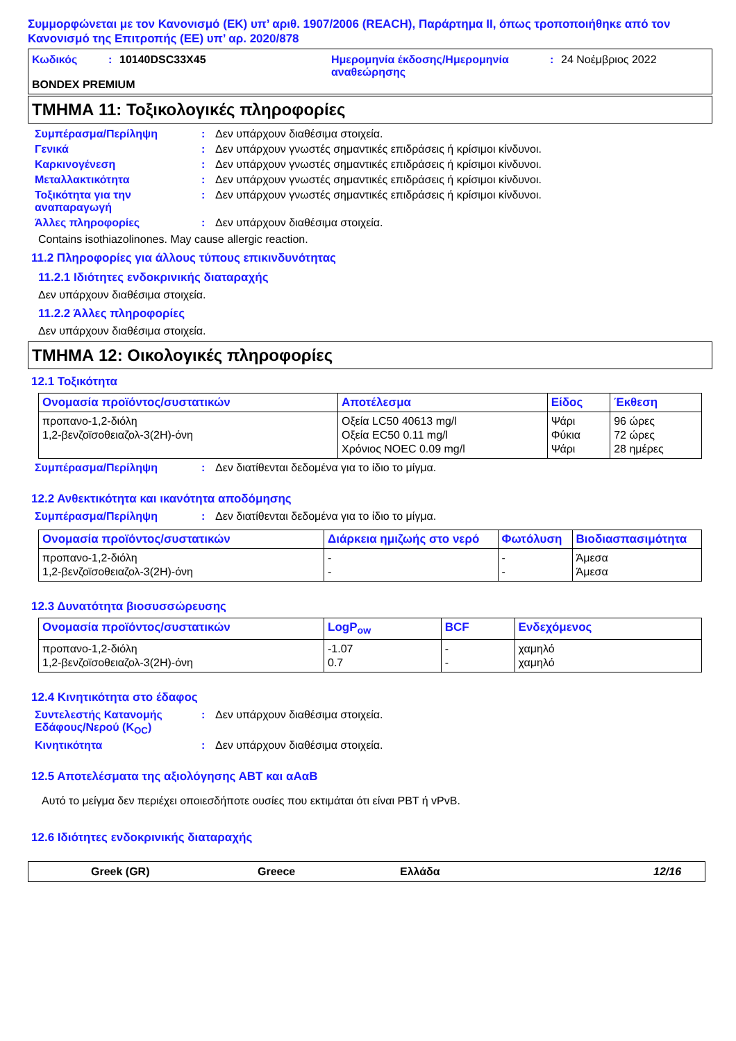Συμμορφώνεται με τον Κανονισμό (ΕΚ) υπ’ αριθ. 1907/2006 (REACH), Παράρτημα II, όπως τροποποιήθηκε από τον Κανονισμό της Επιτροπής (ΕΕ) υπ’ αρ. 2020/878
Κωδικός: 10140DSC33X45 Ημερομηνία έκδοσης/Ημερομηνία αναθεώρησης: 24 Νοέμβριος 2022
BONDEX PREMIUM
ΤΜΗΜΑ 11: Τοξικολογικές πληροφορίες
Συμπέρασμα/Περίληψη: Δεν υπάρχουν διαθέσιμα στοιχεία.
Γενικά: Δεν υπάρχουν γνωστές σημαντικές επιδράσεις ή κρίσιμοι κίνδυνοι.
Καρκινογένεση: Δεν υπάρχουν γνωστές σημαντικές επιδράσεις ή κρίσιμοι κίνδυνοι.
Μεταλλακτικότητα: Δεν υπάρχουν γνωστές σημαντικές επιδράσεις ή κρίσιμοι κίνδυνοι.
Τοξικότητα για την αναπαραγωγή: Δεν υπάρχουν γνωστές σημαντικές επιδράσεις ή κρίσιμοι κίνδυνοι.
Άλλες πληροφορίες: Δεν υπάρχουν διαθέσιμα στοιχεία.
Contains isothiazolinones. May cause allergic reaction.
11.2 Πληροφορίες για άλλους τύπους επικινδυνότητας
11.2.1 Ιδιότητες ενδοκρινικής διαταραχής
Δεν υπάρχουν διαθέσιμα στοιχεία.
11.2.2 Άλλες πληροφορίες
Δεν υπάρχουν διαθέσιμα στοιχεία.
ΤΜΗΜΑ 12: Οικολογικές πληροφορίες
12.1 Τοξικότητα
| Ονομασία προϊόντος/συστατικών | Αποτέλεσμα | Είδος | Έκθεση |
| --- | --- | --- | --- |
| προπανο-1,2-διόλη 1,2-βενζοϊσοθειαζολ-3(2H)-όνη | Οξεία LC50 40613 mg/l Οξεία EC50 0.11 mg/l Χρόνιος NOEC 0.09 mg/l | Ψάρι Φύκια Ψάρι | 96 ώρες 72 ώρες 28 ημέρες |
Συμπέρασμα/Περίληψη: Δεν διατίθενται δεδομένα για το ίδιο το μίγμα.
12.2 Ανθεκτικότητα και ικανότητα αποδόμησης
Συμπέρασμα/Περίληψη: Δεν διατίθενται δεδομένα για το ίδιο το μίγμα.
| Ονομασία προϊόντος/συστατικών | Διάρκεια ημιζωής στο νερό | Φωτόλυση | Βιοδιασπασιμότητα |
| --- | --- | --- | --- |
| προπανο-1,2-διόλη 1,2-βενζοϊσοθειαζολ-3(2H)-όνη | - - | - - | Άμεσα Άμεσα |
12.3 Δυνατότητα βιοσυσσώρευσης
| Ονομασία προϊόντος/συστατικών | LogP<sub>ow</sub> | BCF | Ενδεχόμενος |
| --- | --- | --- | --- |
| προπανο-1,2-διόλη 1,2-βενζοϊσοθειαζολ-3(2H)-όνη | -1.07 0.7 | - - | χαμηλό χαμηλό |
12.4 Κινητικότητα στο έδαφος
Συντελεστής Κατανομής Εδάφους/Νερού (K<sub>OC</sub>): Δεν υπάρχουν διαθέσιμα στοιχεία.
Κινητικότητα: Δεν υπάρχουν διαθέσιμα στοιχεία.
12.5 Αποτελέσματα της αξιολόγησης ΑΒΤ και αΑαΒ
Αυτό το μείγμα δεν περιέχει οποιεσδήποτε ουσίες που εκτιμάται ότι είναι PBT ή vPvB.
12.6 Ιδιότητες ενδοκρινικής διαταραχής
Greek (GR) Greece Ελλάδα 12/16